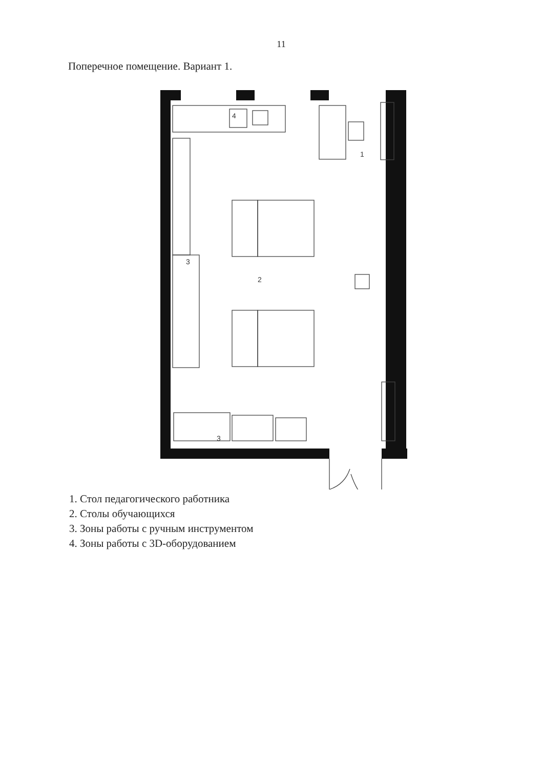11
Поперечное помещение. Вариант 1.
4
1
2
3
3
1. Стол педагогического работника
2. Столы обучающихся
3. Зоны работы с ручным инструментом
4. Зоны работы с 3D-оборудованием